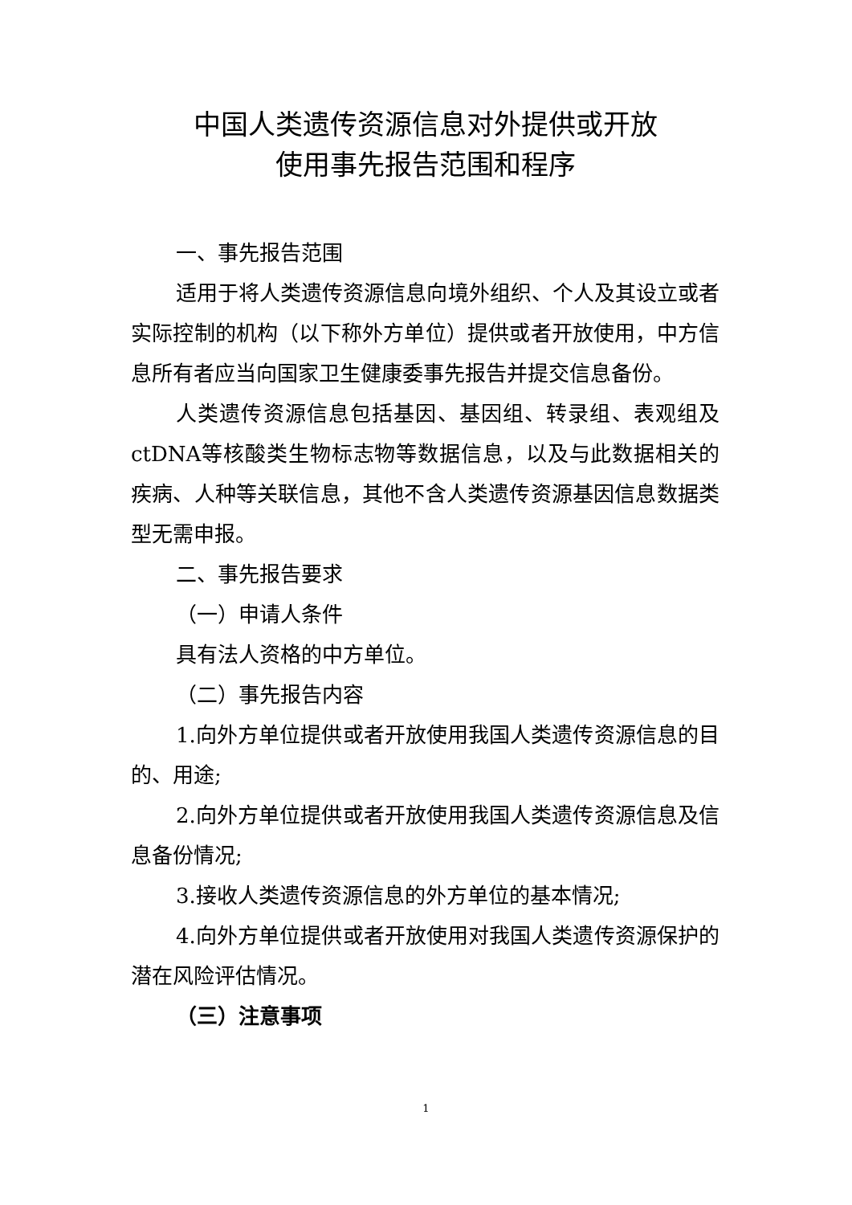中国人类遗传资源信息对外提供或开放
使用事先报告范围和程序
一、事先报告范围
适用于将人类遗传资源信息向境外组织、个人及其设立或者实际控制的机构（以下称外方单位）提供或者开放使用，中方信息所有者应当向国家卫生健康委事先报告并提交信息备份。
人类遗传资源信息包括基因、基因组、转录组、表观组及ctDNA等核酸类生物标志物等数据信息，以及与此数据相关的疾病、人种等关联信息，其他不含人类遗传资源基因信息数据类型无需申报。
二、事先报告要求
（一）申请人条件
具有法人资格的中方单位。
（二）事先报告内容
1.向外方单位提供或者开放使用我国人类遗传资源信息的目的、用途;
2.向外方单位提供或者开放使用我国人类遗传资源信息及信息备份情况;
3.接收人类遗传资源信息的外方单位的基本情况;
4.向外方单位提供或者开放使用对我国人类遗传资源保护的潜在风险评估情况。
（三）注意事项
1